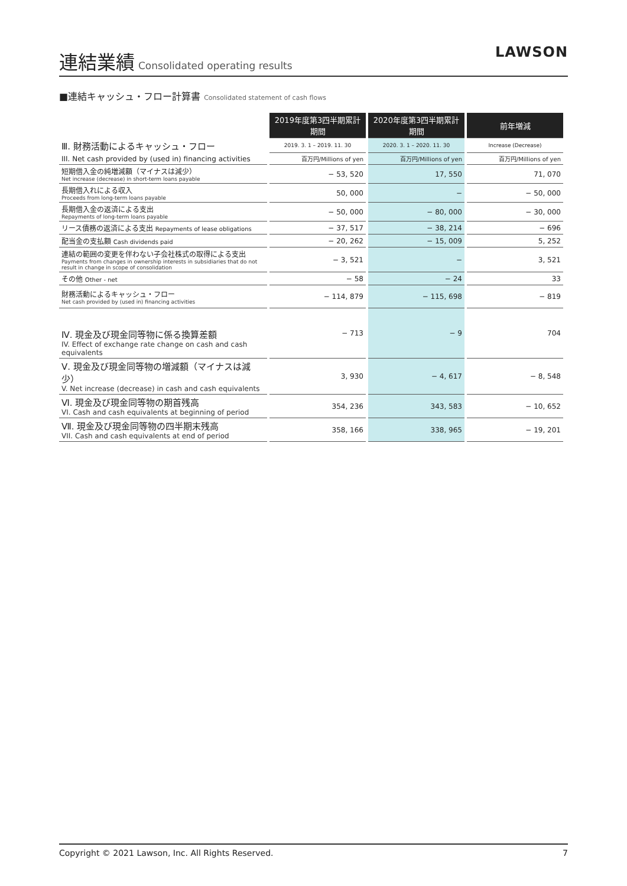連結業績
Consolidated operating results
LAWSON
■連結キャッシュ・フロー計算書 Consolidated statement of cash flows
| | 2019年度第3四半期累計期間 | 2020年度第3四半期累計期間 | 前年増減 |
| Ⅲ. 財務活動によるキャッシュ・フロー | 2019. 3. 1 – 2019. 11. 30 | 2020. 3. 1 – 2020. 11. 30 | Increase (Decrease) |
| III. Net cash provided by (used in) financing activities | 百万円/Millions of yen | 百万円/Millions of yen | 百万円/Millions of yen |
| 短期借入金の純増減額（マイナスは減少） Net increase (decrease) in short-term loans payable | − 53, 520 | 17, 550 | 71, 070 |
| 長期借入れによる収入 Proceeds from long-term loans payable | 50, 000 | − | − 50, 000 |
| 長期借入金の返済による支出 Repayments of long-term loans payable | − 50, 000 | − 80, 000 | − 30, 000 |
| リース債務の返済による支出 Repayments of lease obligations | − 37, 517 | − 38, 214 | − 696 |
| 配当金の支払額 Cash dividends paid | − 20, 262 | − 15, 009 | 5, 252 |
| 連結の範囲の変更を伴わない子会社株式の取得による支出 Payments from changes in ownership interests in subsidiaries that do not result in change in scope of consolidation | − 3, 521 | − | 3, 521 |
| その他 Other - net | − 58 | − 24 | 33 |
| 財務活動によるキャッシュ・フロー Net cash provided by (used in) financing activities | − 114, 879 | − 115, 698 | − 819 |
| Ⅳ. 現金及び現金同等物に係る換算差額 IV. Effect of exchange rate change on cash and cash equivalents | − 713 | − 9 | 704 |
| Ⅴ. 現金及び現金同等物の増減額（マイナスは減少） V. Net increase (decrease) in cash and cash equivalents | 3, 930 | − 4, 617 | − 8, 548 |
| Ⅵ. 現金及び現金同等物の期首残高 VI. Cash and cash equivalents at beginning of period | 354, 236 | 343, 583 | − 10, 652 |
| Ⅶ. 現金及び現金同等物の四半期末残高 VII. Cash and cash equivalents at end of period | 358, 166 | 338, 965 | − 19, 201 |
Copyright © 2021 Lawson, Inc. All Rights Reserved. 7